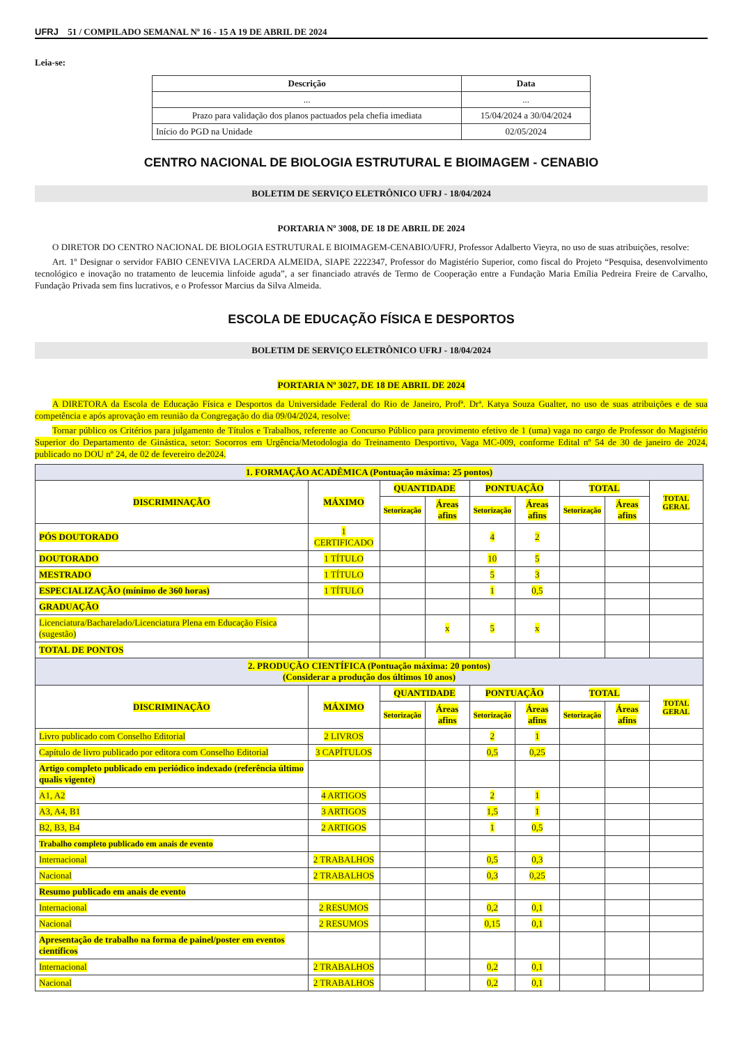UFRJ 51 / COMPILADO SEMANAL Nº 16 - 15 A 19 DE ABRIL DE 2024
Leia-se:
| Descrição | Data |
| --- | --- |
| ... | ... |
| Prazo para validação dos planos pactuados pela chefia imediata | 15/04/2024 a 30/04/2024 |
| Início do PGD na Unidade | 02/05/2024 |
CENTRO NACIONAL DE BIOLOGIA ESTRUTURAL E BIOIMAGEM - CENABIO
BOLETIM DE SERVIÇO ELETRÔNICO UFRJ - 18/04/2024
PORTARIA Nº 3008, DE 18 DE ABRIL DE 2024
O DIRETOR DO CENTRO NACIONAL DE BIOLOGIA ESTRUTURAL E BIOIMAGEM-CENABIO/UFRJ, Professor Adalberto Vieyra, no uso de suas atribuições, resolve:
Art. 1º Designar o servidor FABIO CENEVIVA LACERDA ALMEIDA, SIAPE 2222347, Professor do Magistério Superior, como fiscal do Projeto “Pesquisa, desenvolvimento tecnológico e inovação no tratamento de leucemia linfoide aguda”, a ser financiado através de Termo de Cooperação entre a Fundação Maria Emília Pedreira Freire de Carvalho, Fundação Privada sem fins lucrativos, e o Professor Marcius da Silva Almeida.
ESCOLA DE EDUCAÇÃO FÍSICA E DESPORTOS
BOLETIM DE SERVIÇO ELETRÔNICO UFRJ - 18/04/2024
PORTARIA Nº 3027, DE 18 DE ABRIL DE 2024
A DIRETORA da Escola de Educação Física e Desportos da Universidade Federal do Rio de Janeiro, Profª. Drª. Katya Souza Gualter, no uso de suas atribuições e de sua competência e após aprovação em reunião da Congregação do dia 09/04/2024, resolve:
Tornar público os Critérios para julgamento de Títulos e Trabalhos, referente ao Concurso Público para provimento efetivo de 1 (uma) vaga no cargo de Professor do Magistério Superior do Departamento de Ginástica, setor: Socorros em Urgência/Metodologia do Treinamento Desportivo, Vaga MC-009, conforme Edital nº 54 de 30 de janeiro de 2024, publicado no DOU nº 24, de 02 de fevereiro de2024.
| 1. FORMAÇÃO ACADÊMICA (Pontuação máxima: 25 pontos) | | | | | | | | |
| DISCRIMINAÇÃO | MÁXIMO | QUANTIDADE | | PONTUAÇÃO | | TOTAL | | TOTAL GERAL |
| | | Setorização | Áreas afins | Setorização | Áreas afins | Setorização | Áreas afins | |
| PÓS DOUTORADO | 1 CERTIFICADO | | | 4 | 2 | | | |
| DOUTORADO | 1 TÍTULO | | | 10 | 5 | | | |
| MESTRADO | 1 TÍTULO | | | 5 | 3 | | | |
| ESPECIALIZAÇÃO (mínimo de 360 horas) | 1 TÍTULO | | | 1 | 0,5 | | | |
| GRADUAÇÃO | | | | | | | | |
| Licenciatura/Bacharelado/Licenciatura Plena em Educação Física (sugestão) | | | x | 5 | x | | | |
| TOTAL DE PONTOS | | | | | | | | |
| 2. PRODUÇÃO CIENTÍFICA (Pontuação máxima: 20 pontos) (Considerar a produção dos últimos 10 anos) | | | | | | | | |
| DISCRIMINAÇÃO | MÁXIMO | QUANTIDADE | | PONTUAÇÃO | | TOTAL | | TOTAL GERAL |
| | | Setorização | Áreas afins | Setorização | Áreas afins | Setorização | Áreas afins | |
| Livro publicado com Conselho Editorial | 2 LIVROS | | | 2 | 1 | | | |
| Capítulo de livro publicado por editora com Conselho Editorial | 3 CAPÍTULOS | | | 0,5 | 0,25 | | | |
| Artigo completo publicado em periódico indexado (referência último qualis vigente) | | | | | | | | |
| A1, A2 | 4 ARTIGOS | | | 2 | 1 | | | |
| A3, A4, B1 | 3 ARTIGOS | | | 1,5 | 1 | | | |
| B2, B3, B4 | 2 ARTIGOS | | | 1 | 0,5 | | | |
| Trabalho completo publicado em anais de evento | | | | | | | | |
| Internacional | 2 TRABALHOS | | | 0,5 | 0,3 | | | |
| Nacional | 2 TRABALHOS | | | 0,3 | 0,25 | | | |
| Resumo publicado em anais de evento | | | | | | | | |
| Internacional | 2 RESUMOS | | | 0,2 | 0,1 | | | |
| Nacional | 2 RESUMOS | | | 0,15 | 0,1 | | | |
| Apresentação de trabalho na forma de painel/poster em eventos científicos | | | | | | | | |
| Internacional | 2 TRABALHOS | | | 0,2 | 0,1 | | | |
| Nacional | 2 TRABALHOS | | | 0,2 | 0,1 | | | |